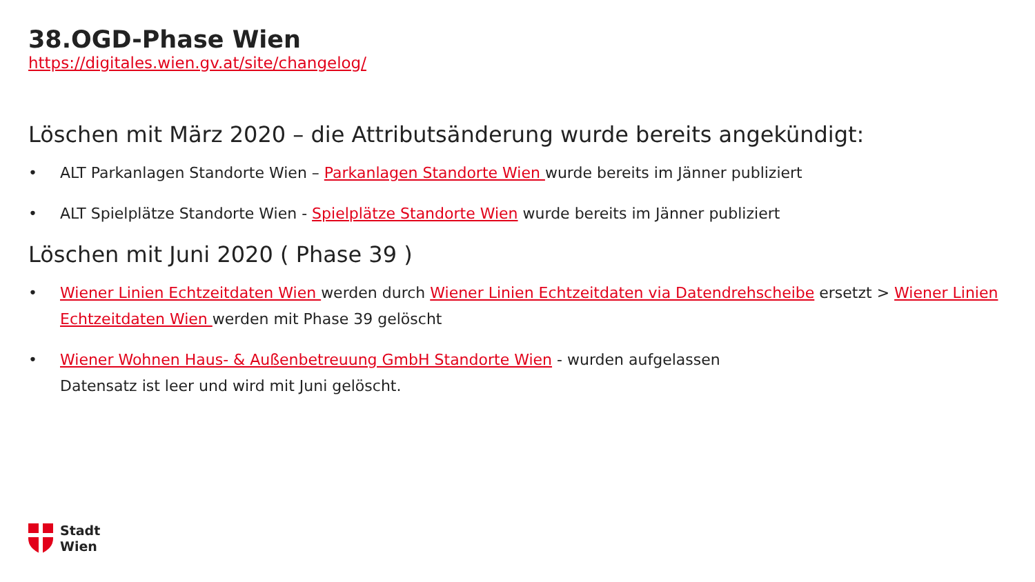38.OGD-Phase Wien
https://digitales.wien.gv.at/site/changelog/
Löschen mit März 2020 – die Attributsänderung wurde bereits angekündigt:
• ALT Parkanlagen Standorte Wien – Parkanlagen Standorte Wien wurde bereits im Jänner publiziert
• ALT Spielplätze Standorte Wien - Spielplätze Standorte Wien wurde bereits im Jänner publiziert
Löschen mit Juni 2020 ( Phase 39 )
• Wiener Linien Echtzeitdaten Wien werden durch Wiener Linien Echtzeitdaten via Datendrehscheibe ersetzt > Wiener Linien Echtzeitdaten Wien werden mit Phase 39 gelöscht
• Wiener Wohnen Haus- & Außenbetreuung GmbH Standorte Wien - wurden aufgelassen
Datensatz ist leer und wird mit Juni gelöscht.
Stadt
Wien